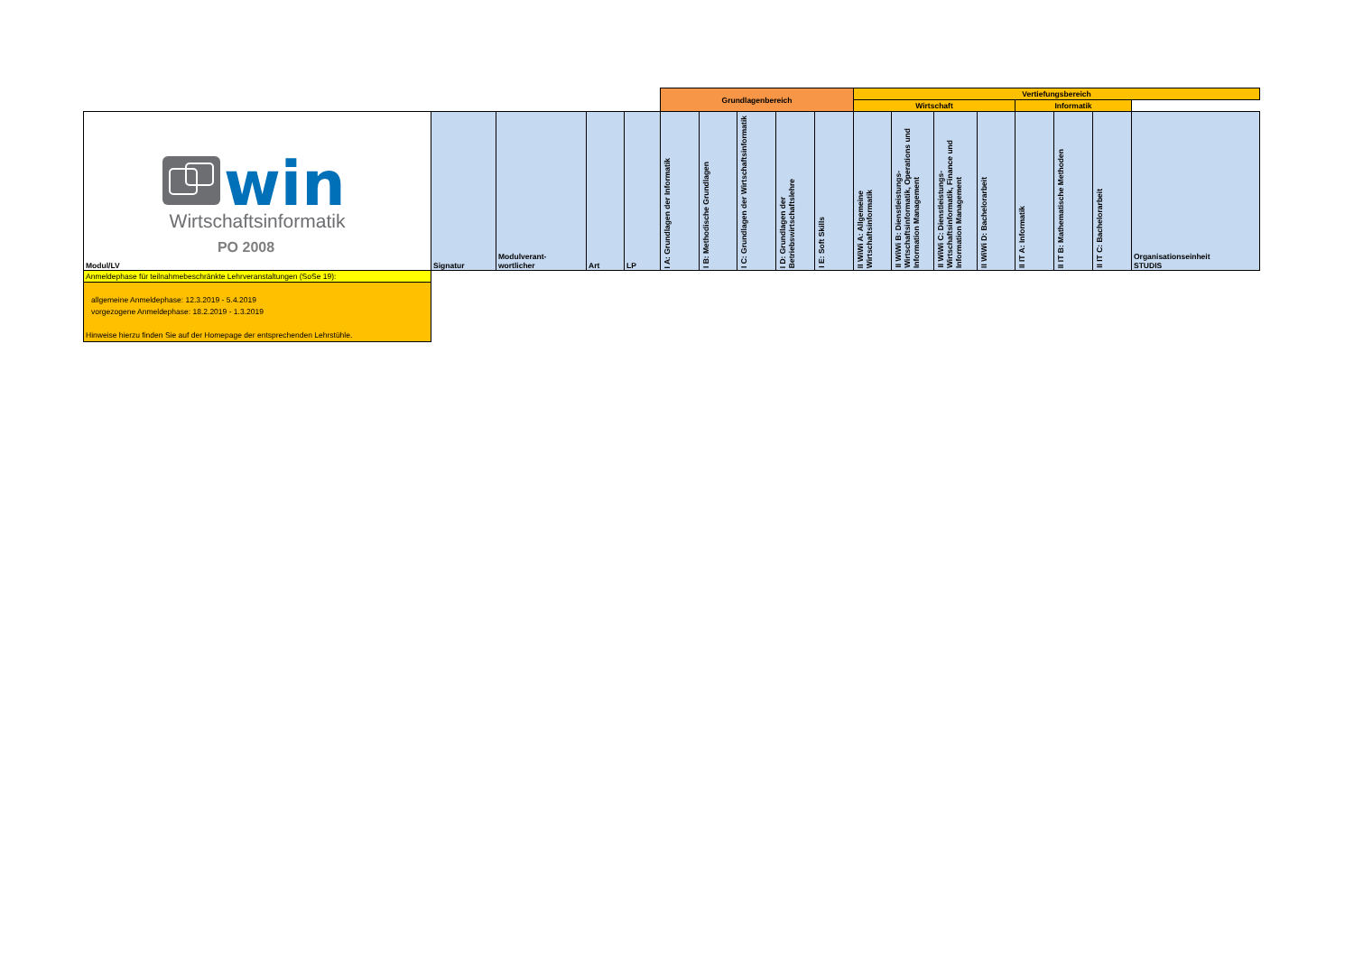| | | | | | Grundlagenbereich | | | | | Vertiefungsbereich | | | | | | | | |
| | | | | | | | | | | Wirtschaft | | | | Informatik | | | | |
| win Wirtschaftsinformatik PO 2008 Modul/LV | Signatur | Modulverant- wortlicher | Art | LP | I A: Grundlagen der Informatik | I B: Methodische Grundlagen | I C: Grundlagen der Wirtschaftsinformatik | I D: Grundlagen der Betriebswirtschaftslehre | I E: Soft Skills | II WiWi A: Allgemeine Wirtschaftsinformatik | II WiWi B: Dienstleistungs-Wirtschaftsinformatik, Operations und Information Management | II WiWi C: Dienstleistungs-Wirtschaftsinformatik, Finance und Information Management | II WiWi D: Bachelorarbeit | II IT A: Informatik | II IT B: Mathematische Methoden | II IT C: Bachelorarbeit | Organisationseinheit STUDIS | |
| Anmeldephase für teilnahmebeschränkte Lehrveranstaltungen (SoSe 19): | | | | | | | | | | | | | | | | | | |
| allgemeine Anmeldephase: 12.3.2019 - 5.4.2019 vorgezogene Anmeldephase: 18.2.2019 - 1.3.2019 Hinweise hierzu finden Sie auf der Homepage der entsprechenden Lehrstühle. | | | | | | | | | | | | | | | | | | |